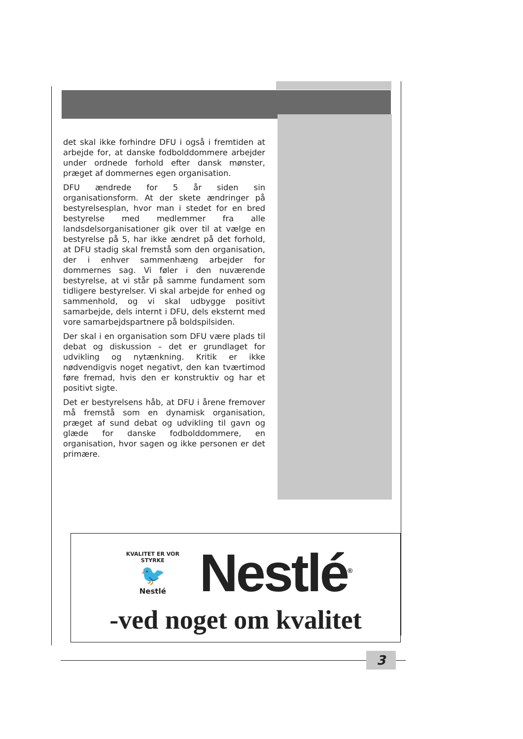det skal ikke forhindre DFU i også i fremtiden at arbejde for, at danske fodbolddommere arbejder under ordnede forhold efter dansk mønster, præget af dommernes egen organisation.
DFU ændrede for 5 år siden sin organisationsform. At der skete ændringer på bestyrelsesplan, hvor man i stedet for en bred bestyrelse med medlemmer fra alle landsdelsorganisationer gik over til at vælge en bestyrelse på 5, har ikke ændret på det forhold, at DFU stadig skal fremstå som den organisation, der i enhver sammenhæng arbejder for dommernes sag. Vi føler i den nuværende bestyrelse, at vi står på samme fundament som tidligere bestyrelser. Vi skal arbejde for enhed og sammenhold, og vi skal udbygge positivt samarbejde, dels internt i DFU, dels eksternt med vore samarbejdspartnere på boldspilsiden.
Der skal i en organisation som DFU være plads til debat og diskussion – det er grundlaget for udvikling og nytænkning. Kritik er ikke nødvendigvis noget negativt, den kan tværtimod føre fremad, hvis den er konstruktiv og har et positivt sigte.
Det er bestyrelsens håb, at DFU i årene fremover må fremstå som en dynamisk organisation, præget af sund debat og udvikling til gavn og glæde for danske fodbolddommere, en organisation, hvor sagen og ikke personen er det primære.
KVALITET ER VOR STYRKE
🐦
Nestlé
Nestlé<sup>®</sup>
-ved noget om kvalitet
3